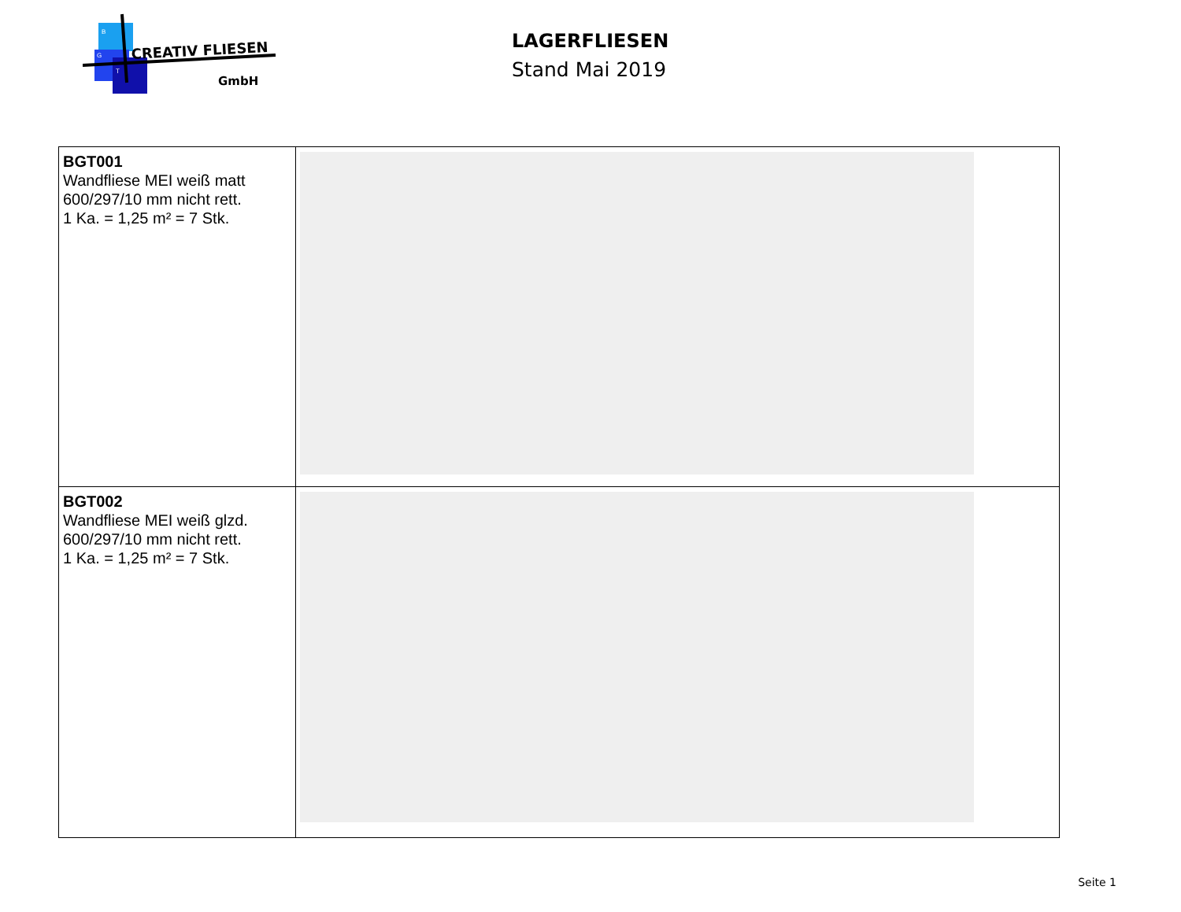B
G
T
CREATIV FLIESEN
GmbH
LAGERFLIESEN
Stand Mai 2019
| BGT001 Wandfliese MEI weiß matt 600/297/10 mm nicht rett. 1 Ka. = 1,25 m² = 7 Stk. | |
| BGT002 Wandfliese MEI weiß glzd. 600/297/10 mm nicht rett. 1 Ka. = 1,25 m² = 7 Stk. | |
Seite 1